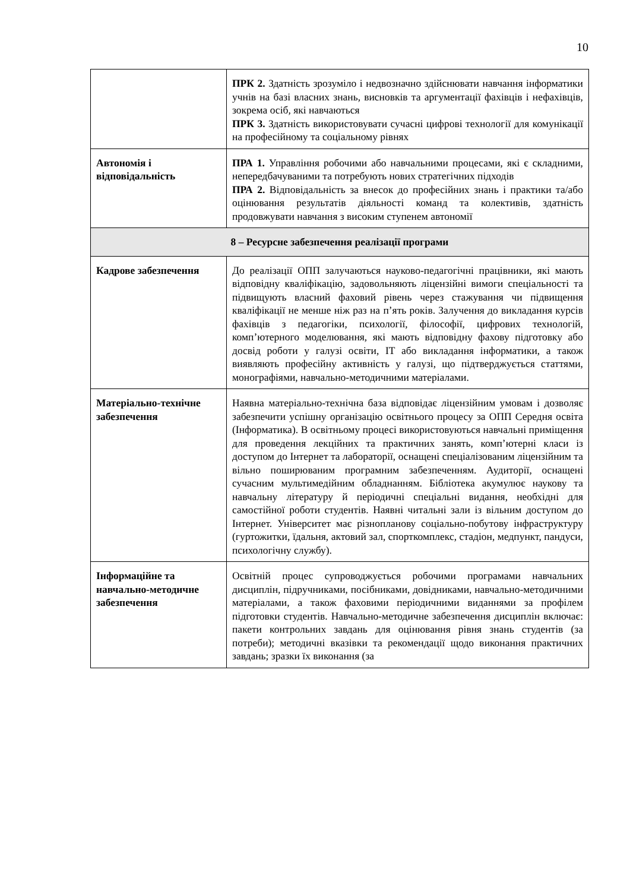10
| | ПРК 2. Здатність зрозуміло і недвозначно здійснювати навчання інформатики учнів на базі власних знань, висновків та аргументації фахівців і нефахівців, зокрема осіб, які навчаються ПРК 3. Здатність використовувати сучасні цифрові технології для комунікації на професійному та соціальному рівнях |
| Автономія і відповідальність | ПРА 1. Управління робочими або навчальними процесами, які є складними, непередбачуваними та потребують нових стратегічних підходів ПРА 2. Відповідальність за внесок до професійних знань і практики та/або оцінювання результатів діяльності команд та колективів, здатність продовжувати навчання з високим ступенем автономії |
| 8 – Ресурсне забезпечення реалізації програми | |
| Кадрове забезпечення | До реалізації ОПП залучаються науково-педагогічні працівники, які мають відповідну кваліфікацію, задовольняють ліцензійні вимоги спеціальності та підвищують власний фаховий рівень через стажування чи підвищення кваліфікації не менше ніж раз на п’ять років. Залучення до викладання курсів фахівців з педагогіки, психології, філософії, цифрових технологій, комп’ютерного моделювання, які мають відповідну фахову підготовку або досвід роботи у галузі освіти, IT або викладання інформатики, а також виявляють професійну активність у галузі, що підтверджується статтями, монографіями, навчально-методичними матеріалами. |
| Матеріально-технічне забезпечення | Наявна матеріально-технічна база відповідає ліцензійним умовам і дозволяє забезпечити успішну організацію освітнього процесу за ОПП Середня освіта (Інформатика). В освітньому процесі використовуються навчальні приміщення для проведення лекційних та практичних занять, комп’ютерні класи із доступом до Інтернет та лабораторії, оснащені спеціалізованим ліцензійним та вільно поширюваним програмним забезпеченням. Аудиторії, оснащені сучасним мультимедійним обладнанням. Бібліотека акумулює наукову та навчальну літературу й періодичні спеціальні видання, необхідні для самостійної роботи студентів. Наявні читальні зали із вільним доступом до Інтернет. Університет має різнопланову соціально-побутову інфраструктуру (гуртожитки, їдальня, актовий зал, спорткомплекс, стадіон, медпункт, пандуси, психологічну службу). |
| Інформаційне та навчально-методичне забезпечення | Освітній процес супроводжується робочими програмами навчальних дисциплін, підручниками, посібниками, довідниками, навчально-методичними матеріалами, а також фаховими періодичними виданнями за профілем підготовки студентів. Навчально-методичне забезпечення дисциплін включає: пакети контрольних завдань для оцінювання рівня знань студентів (за потреби); методичні вказівки та рекомендації щодо виконання практичних завдань; зразки їх виконання (за |